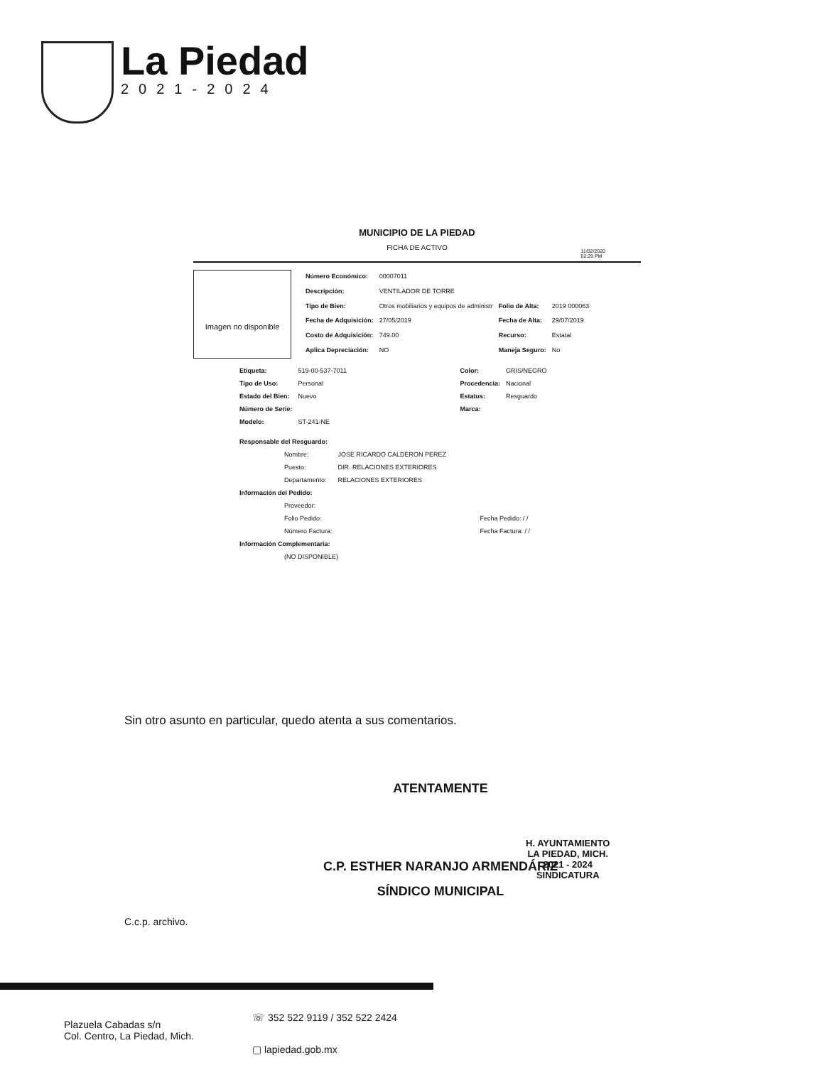La Piedad
2021-2024
11/02/2020
02:29 PM
MUNICIPIO DE LA PIEDAD
FICHA DE ACTIVO
Imagen no disponible
| Número Económico: | 00007011 | | |
| Descripción: | VENTILADOR DE TORRE | | |
| Tipo de Bien: | Otros mobiliarios y equipos de administr | Folio de Alta: | 2019 000063 |
| Fecha de Adquisición: | 27/05/2019 | Fecha de Alta: | 29/07/2019 |
| Costo de Adquisición: | 749.00 | Recurso: | Estatal |
| Aplica Depreciación: | NO | Maneja Seguro: | No |
| Etiqueta: | 519-00-537-7011 | Color: | GRIS/NEGRO |
| Tipo de Uso: | Personal | Procedencia: | Nacional |
| Estado del Bien: | Nuevo | Estatus: | Resguardo |
| Número de Serie: | | Marca: | |
| Modelo: | ST-241-NE | | |
| Responsable del Resguardo: | | |
| | Nombre: | JOSE RICARDO CALDERON PEREZ |
| | Puesto: | DIR. RELACIONES EXTERIORES |
| | Departamento: | RELACIONES EXTERIORES |
| Información del Pedido: | | |
| | Proveedor: | |
| | Folio Pedido: | Fecha Pedido: / / |
| | Número Factura: | Fecha Factura: / / |
| Información Complementaria: | | |
| | (NO DISPONIBLE) | |
Sin otro asunto en particular, quedo atenta a sus comentarios.
ATENTAMENTE
C.P. ESTHER NARANJO ARMENDÁRIZ
SÍNDICO MUNICIPAL
H. AYUNTAMIENTO
LA PIEDAD, MICH.
2021 - 2024
SINDICATURA
C.c.p. archivo.
Plazuela Cabadas s/n
Col. Centro, La Piedad, Mich.
☏ 352 522 9119 / 352 522 2424
▢ lapiedad.gob.mx